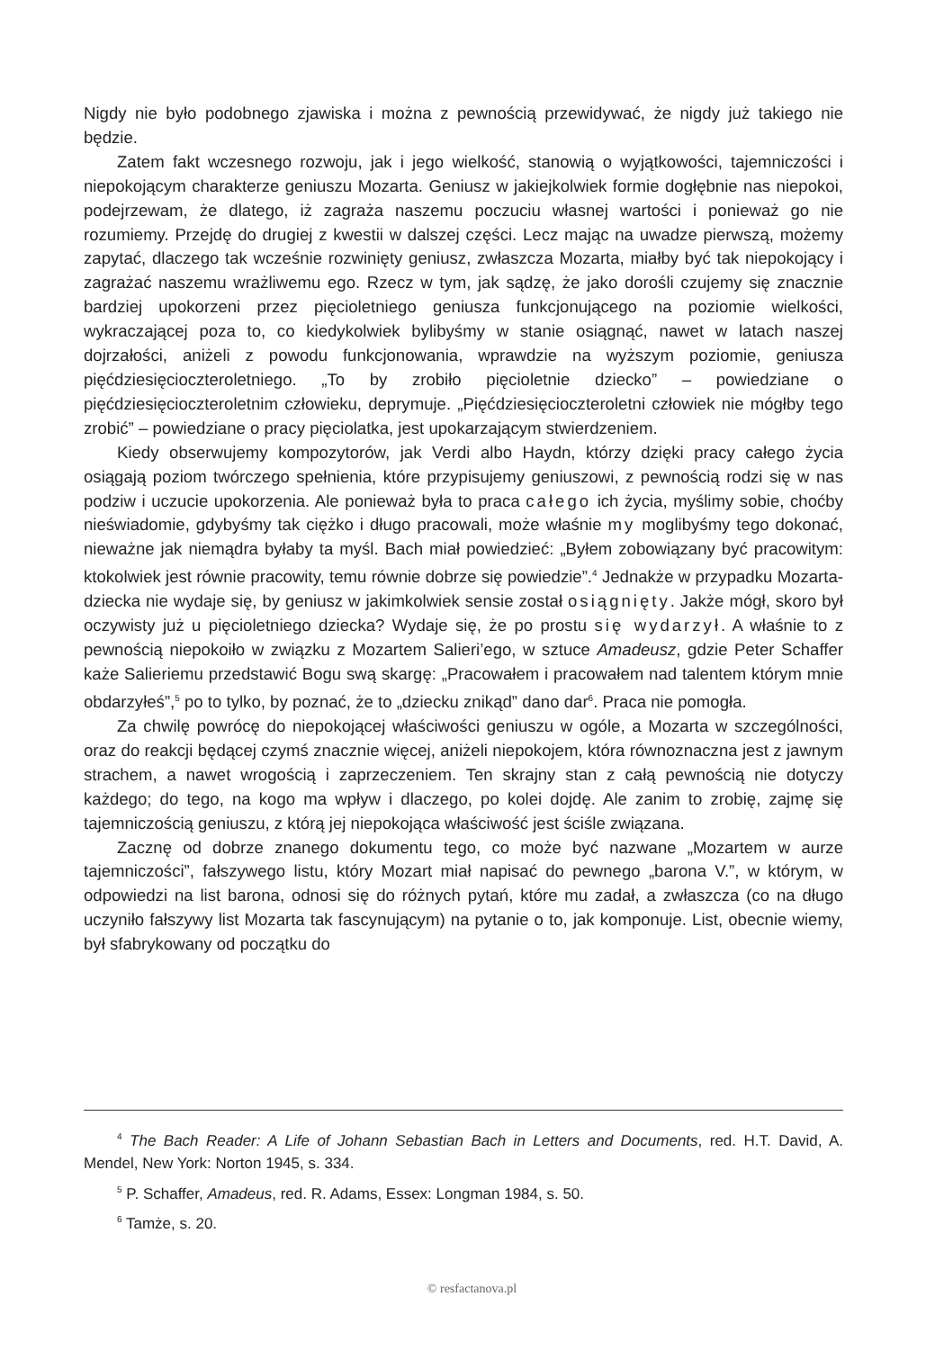Nigdy nie było podobnego zjawiska i można z pewnością przewidywać, że nigdy już takiego nie będzie.
Zatem fakt wczesnego rozwoju, jak i jego wielkość, stanowią o wyjątkowości, tajemniczości i niepokojącym charakterze geniuszu Mozarta. Geniusz w jakiejkolwiek formie dogłębnie nas niepokoi, podejrzewam, że dlatego, iż zagraża naszemu poczuciu własnej wartości i ponieważ go nie rozumiemy. Przejdę do drugiej z kwestii w dalszej części. Lecz mając na uwadze pierwszą, możemy zapytać, dlaczego tak wcześnie rozwinięty geniusz, zwłaszcza Mozarta, miałby być tak niepokojący i zagrażać naszemu wrażliwemu ego. Rzecz w tym, jak sądzę, że jako dorośli czujemy się znacznie bardziej upokorzeni przez pięcioletniego geniusza funkcjonującego na poziomie wielkości, wykraczającej poza to, co kiedykolwiek bylibyśmy w stanie osiągnąć, nawet w latach naszej dojrzałości, aniżeli z powodu funkcjonowania, wprawdzie na wyższym poziomie, geniusza pięćdziesięcioczteroletniego. „To by zrobiło pięcioletnie dziecko” – powiedziane o pięćdziesięcioczteroletnim człowieku, deprymuje. „Pięćdziesięcioczteroletni człowiek nie mógłby tego zrobić” – powiedziane o pracy pięciolatka, jest upokarzającym stwierdzeniem.
Kiedy obserwujemy kompozytorów, jak Verdi albo Haydn, którzy dzięki pracy całego życia osiągają poziom twórczego spełnienia, które przypisujemy geniuszowi, z pewnością rodzi się w nas podziw i uczucie upokorzenia. Ale ponieważ była to praca całego ich życia, myślimy sobie, choćby nieświadomie, gdybyśmy tak ciężko i długo pracowali, może właśnie my moglibyśmy tego dokonać, nieważne jak niemądra byłaby ta myśl. Bach miał powiedzieć: „Byłem zobowiązany być pracowitym: ktokolwiek jest równie pracowity, temu równie dobrze się powiedzie”.<sup>4</sup> Jednakże w przypadku Mozarta-dziecka nie wydaje się, by geniusz w jakimkolwiek sensie został osiągnięty. Jakże mógł, skoro był oczywisty już u pięcioletniego dziecka? Wydaje się, że po prostu się wydarzył. A właśnie to z pewnością niepokoiło w związku z Mozartem Salieri’ego, w sztuce Amadeusz, gdzie Peter Schaffer każe Salieriemu przedstawić Bogu swą skargę: „Pracowałem i pracowałem nad talentem którym mnie obdarzyłeś”,<sup>5</sup> po to tylko, by poznać, że to „dziecku znikąd” dano dar<sup>6</sup>. Praca nie pomogła.
Za chwilę powrócę do niepokojącej właściwości geniuszu w ogóle, a Mozarta w szczególności, oraz do reakcji będącej czymś znacznie więcej, aniżeli niepokojem, która równoznaczna jest z jawnym strachem, a nawet wrogością i zaprzeczeniem. Ten skrajny stan z całą pewnością nie dotyczy każdego; do tego, na kogo ma wpływ i dlaczego, po kolei dojdę. Ale zanim to zrobię, zajmę się tajemniczością geniuszu, z którą jej niepokojąca właściwość jest ściśle związana.
Zacznę od dobrze znanego dokumentu tego, co może być nazwane „Mozartem w aurze tajemniczości”, fałszywego listu, który Mozart miał napisać do pewnego „barona V.”, w którym, w odpowiedzi na list barona, odnosi się do różnych pytań, które mu zadał, a zwłaszcza (co na długo uczyniło fałszywy list Mozarta tak fascynującym) na pytanie o to, jak komponuje. List, obecnie wiemy, był sfabrykowany od początku do
<sup>4</sup> The Bach Reader: A Life of Johann Sebastian Bach in Letters and Documents, red. H.T. David, A. Mendel, New York: Norton 1945, s. 334.
<sup>5</sup> P. Schaffer, Amadeus, red. R. Adams, Essex: Longman 1984, s. 50.
<sup>6</sup> Tamże, s. 20.
© resfactanova.pl